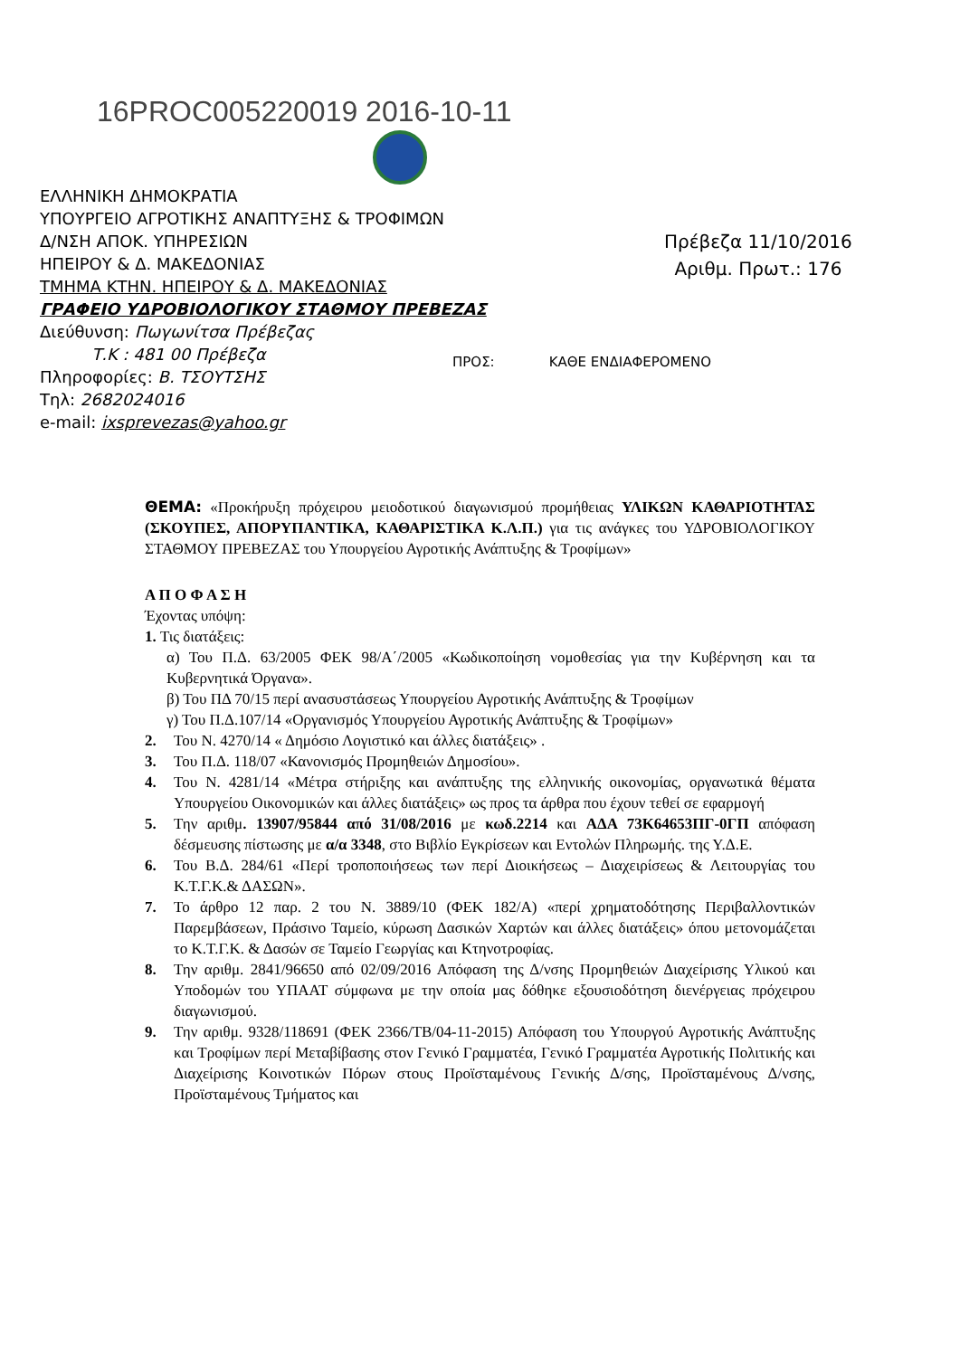16PROC005220019 2016-10-11
ΕΛΛΗΝΙΚΗ ΔΗΜΟΚΡΑΤΙΑ
ΥΠΟΥΡΓΕΙΟ ΑΓΡΟΤΙΚΗΣ ΑΝΑΠΤΥΞΗΣ & ΤΡΟΦΙΜΩΝ
Δ/ΝΣΗ ΑΠΟΚ. ΥΠΗΡΕΣΙΩΝ
ΗΠΕΙΡΟΥ & Δ. ΜΑΚΕΔΟΝΙΑΣ
ΤΜΗΜΑ ΚΤΗΝ. ΗΠΕΙΡΟΥ & Δ. ΜΑΚΕΔΟΝΙΑΣ
ΓΡΑΦΕΙΟ ΥΔΡΟΒΙΟΛΟΓΙΚΟΥ ΣΤΑΘΜΟΥ ΠΡΕΒΕΖΑΣ
Διεύθυνση: Πωγωνίτσα Πρέβεζας
Τ.Κ : 481 00 Πρέβεζα
Πληροφορίες: Β. ΤΣΟΥΤΣΗΣ
Τηλ: 2682024016
e-mail: ixsprevezas@yahoo.gr
Πρέβεζα 11/10/2016
Αριθμ. Πρωτ.: 176
ΠΡΟΣ: ΚΑΘΕ ΕΝΔΙΑΦΕΡΟΜΕΝΟ
ΘΕΜΑ: «Προκήρυξη πρόχειρου μειοδοτικού διαγωνισμού προμήθειας ΥΛΙΚΩΝ ΚΑΘΑΡΙΟΤΗΤΑΣ (ΣΚΟΥΠΕΣ, ΑΠΟΡΥΠΑΝΤΙΚΑ, ΚΑΘΑΡΙΣΤΙΚΑ Κ.Λ.Π.) για τις ανάγκες του ΥΔΡΟΒΙΟΛΟΓΙΚΟΥ ΣΤΑΘΜΟΥ ΠΡΕΒΕΖΑΣ του Υπουργείου Αγροτικής Ανάπτυξης & Τροφίμων»
Α Π Ο Φ Α Σ Η
Έχοντας υπόψη:
1. Τις διατάξεις:
α) Του Π.Δ. 63/2005 ΦΕΚ 98/Α΄/2005 «Κωδικοποίηση νομοθεσίας για την Κυβέρνηση και τα Κυβερνητικά Όργανα».
β) Του ΠΔ 70/15 περί ανασυστάσεως Υπουργείου Αγροτικής Ανάπτυξης & Τροφίμων
γ) Του Π.Δ.107/14 «Οργανισμός Υπουργείου Αγροτικής Ανάπτυξης & Τροφίμων»
2. Του Ν. 4270/14 « Δημόσιο Λογιστικό και άλλες διατάξεις» .
3. Του Π.Δ. 118/07 «Κανονισμός Προμηθειών Δημοσίου».
4. Του Ν. 4281/14 «Μέτρα στήριξης και ανάπτυξης της ελληνικής οικονομίας, οργανωτικά θέματα Υπουργείου Οικονομικών και άλλες διατάξεις» ως προς τα άρθρα που έχουν τεθεί σε εφαρμογή
5. Την αριθμ. 13907/95844 από 31/08/2016 με κωδ.2214 και ΑΔΑ 73Κ64653ΠΓ-0ΓΠ απόφαση δέσμευσης πίστωσης με α/α 3348, στο Βιβλίο Εγκρίσεων και Εντολών Πληρωμής. της Υ.Δ.Ε.
6. Του Β.Δ. 284/61 «Περί τροποποιήσεως των περί Διοικήσεως – Διαχειρίσεως & Λειτουργίας του Κ.Τ.Γ.Κ.& ΔΑΣΩΝ».
7. Το άρθρο 12 παρ. 2 του Ν. 3889/10 (ΦΕΚ 182/Α) «περί χρηματοδότησης Περιβαλλοντικών Παρεμβάσεων, Πράσινο Ταμείο, κύρωση Δασικών Χαρτών και άλλες διατάξεις» όπου μετονομάζεται το Κ.Τ.Γ.Κ. & Δασών σε Ταμείο Γεωργίας και Κτηνοτροφίας.
8. Την αριθμ. 2841/96650 από 02/09/2016 Απόφαση της Δ/νσης Προμηθειών Διαχείρισης Υλικού και Υποδομών του ΥΠΑΑΤ σύμφωνα με την οποία μας δόθηκε εξουσιοδότηση διενέργειας πρόχειρου διαγωνισμού.
9. Την αριθμ. 9328/118691 (ΦΕΚ 2366/ΤΒ/04-11-2015) Απόφαση του Υπουργού Αγροτικής Ανάπτυξης και Τροφίμων περί Μεταβίβασης στον Γενικό Γραμματέα, Γενικό Γραμματέα Αγροτικής Πολιτικής και Διαχείρισης Κοινοτικών Πόρων στους Προϊσταμένους Γενικής Δ/σης, Προϊσταμένους Δ/νσης, Προϊσταμένους Τμήματος και